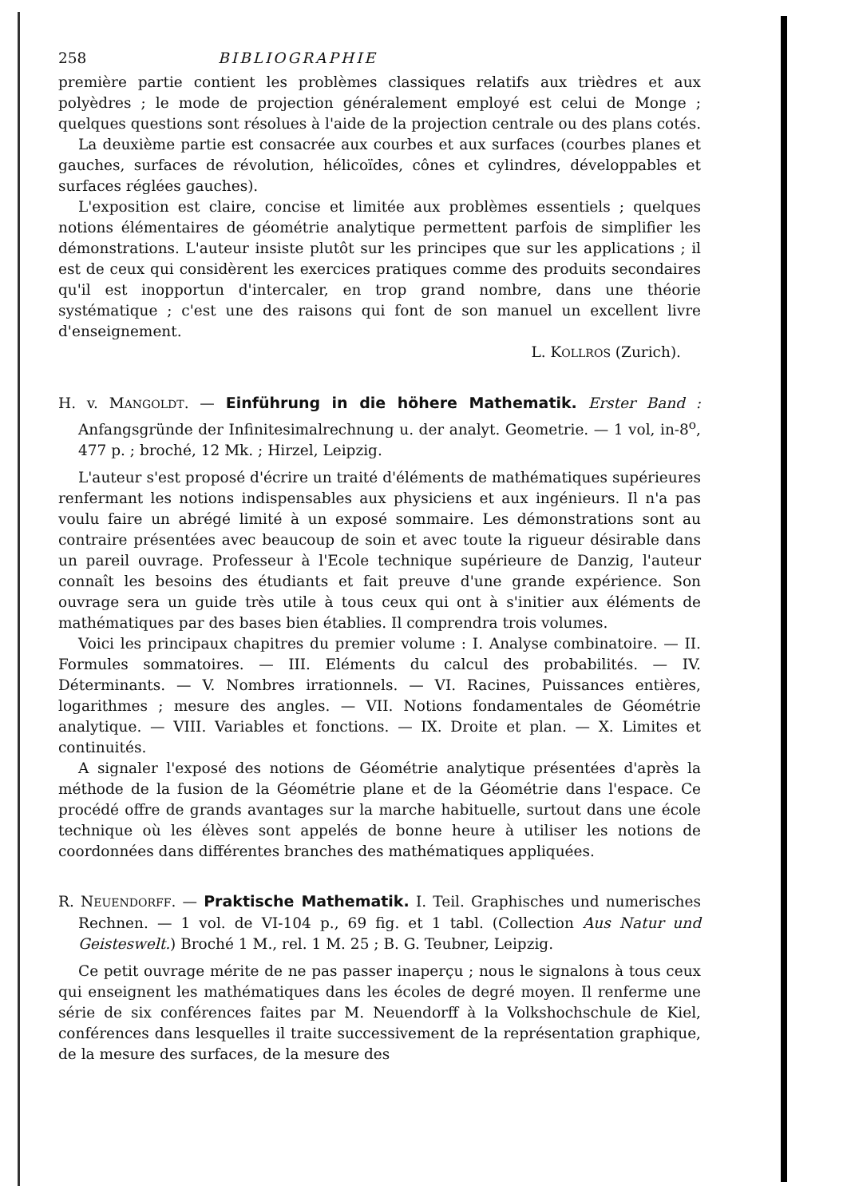258 BIBLIOGRAPHIE
première partie contient les problèmes classiques relatifs aux trièdres et aux polyèdres ; le mode de projection généralement employé est celui de Monge ; quelques questions sont résolues à l'aide de la projection centrale ou des plans cotés.
La deuxième partie est consacrée aux courbes et aux surfaces (courbes planes et gauches, surfaces de révolution, hélicoïdes, cônes et cylindres, développables et surfaces réglées gauches).
L'exposition est claire, concise et limitée aux problèmes essentiels ; quelques notions élémentaires de géométrie analytique permettent parfois de simplifier les démonstrations. L'auteur insiste plutôt sur les principes que sur les applications ; il est de ceux qui considèrent les exercices pratiques comme des produits secondaires qu'il est inopportun d'intercaler, en trop grand nombre, dans une théorie systématique ; c'est une des raisons qui font de son manuel un excellent livre d'enseignement.
L. KOLLROS (Zurich).
H. v. MANGOLDT. — Einführung in die höhere Mathematik. Erster Band : Anfangsgründe der Infinitesimalrechnung u. der analyt. Geometrie. — 1 vol, in-8<sup>o</sup>, 477 p. ; broché, 12 Mk. ; Hirzel, Leipzig.
L'auteur s'est proposé d'écrire un traité d'éléments de mathématiques supérieures renfermant les notions indispensables aux physiciens et aux ingénieurs. Il n'a pas voulu faire un abrégé limité à un exposé sommaire. Les démonstrations sont au contraire présentées avec beaucoup de soin et avec toute la rigueur désirable dans un pareil ouvrage. Professeur à l'Ecole technique supérieure de Danzig, l'auteur connaît les besoins des étudiants et fait preuve d'une grande expérience. Son ouvrage sera un guide très utile à tous ceux qui ont à s'initier aux éléments de mathématiques par des bases bien établies. Il comprendra trois volumes.
Voici les principaux chapitres du premier volume : I. Analyse combinatoire. — II. Formules sommatoires. — III. Eléments du calcul des probabilités. — IV. Déterminants. — V. Nombres irrationnels. — VI. Racines, Puissances entières, logarithmes ; mesure des angles. — VII. Notions fondamentales de Géométrie analytique. — VIII. Variables et fonctions. — IX. Droite et plan. — X. Limites et continuités.
A signaler l'exposé des notions de Géométrie analytique présentées d'après la méthode de la fusion de la Géométrie plane et de la Géométrie dans l'espace. Ce procédé offre de grands avantages sur la marche habituelle, surtout dans une école technique où les élèves sont appelés de bonne heure à utiliser les notions de coordonnées dans différentes branches des mathématiques appliquées.
R. NEUENDORFF. — Praktische Mathematik. I. Teil. Graphisches und numerisches Rechnen. — 1 vol. de VI-104 p., 69 fig. et 1 tabl. (Collection Aus Natur und Geisteswelt.) Broché 1 M., rel. 1 M. 25 ; B. G. Teubner, Leipzig.
Ce petit ouvrage mérite de ne pas passer inaperçu ; nous le signalons à tous ceux qui enseignent les mathématiques dans les écoles de degré moyen. Il renferme une série de six conférences faites par M. Neuendorff à la Volkshochschule de Kiel, conférences dans lesquelles il traite successivement de la représentation graphique, de la mesure des surfaces, de la mesure des